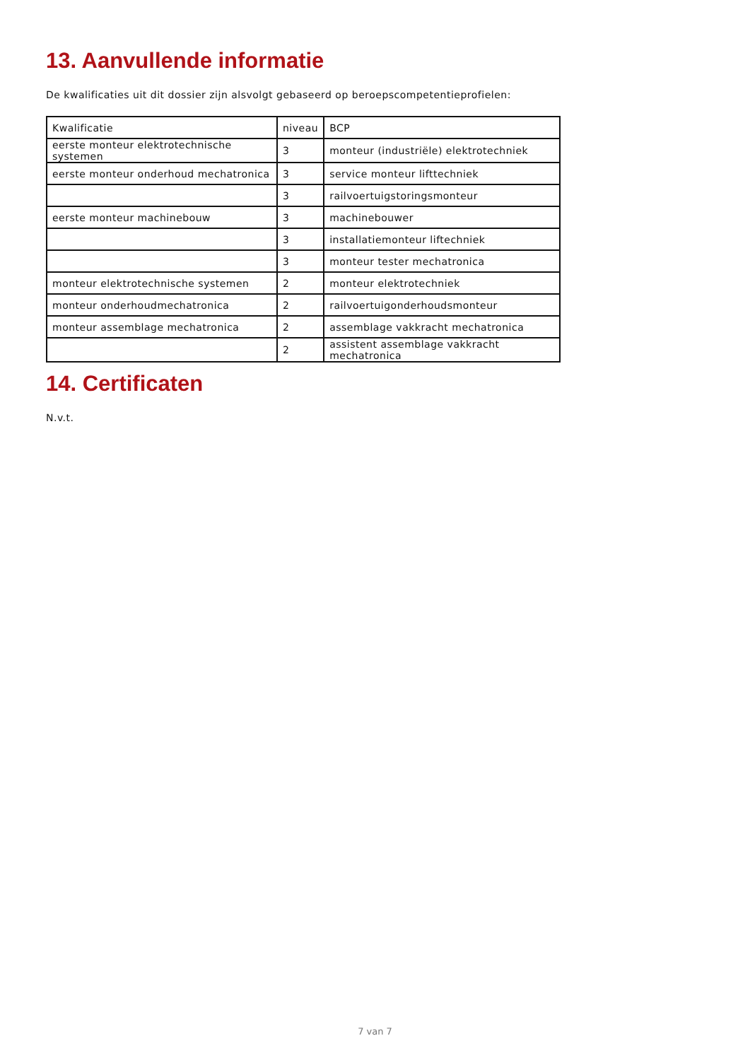13. Aanvullende informatie
De kwalificaties uit dit dossier zijn alsvolgt gebaseerd op beroepscompetentieprofielen:
| Kwalificatie | niveau | BCP |
| --- | --- | --- |
| eerste monteur elektrotechnische systemen | 3 | monteur (industriële) elektrotechniek |
| eerste monteur onderhoud mechatronica | 3 | service monteur lifttechniek |
| | 3 | railvoertuigstoringsmonteur |
| eerste monteur machinebouw | 3 | machinebouwer |
| | 3 | installatiemonteur liftechniek |
| | 3 | monteur tester mechatronica |
| monteur elektrotechnische systemen | 2 | monteur elektrotechniek |
| monteur onderhoudmechatronica | 2 | railvoertuigonderhoudsmonteur |
| monteur assemblage mechatronica | 2 | assemblage vakkracht mechatronica |
| | 2 | assistent assemblage vakkracht mechatronica |
14. Certificaten
N.v.t.
7 van 7